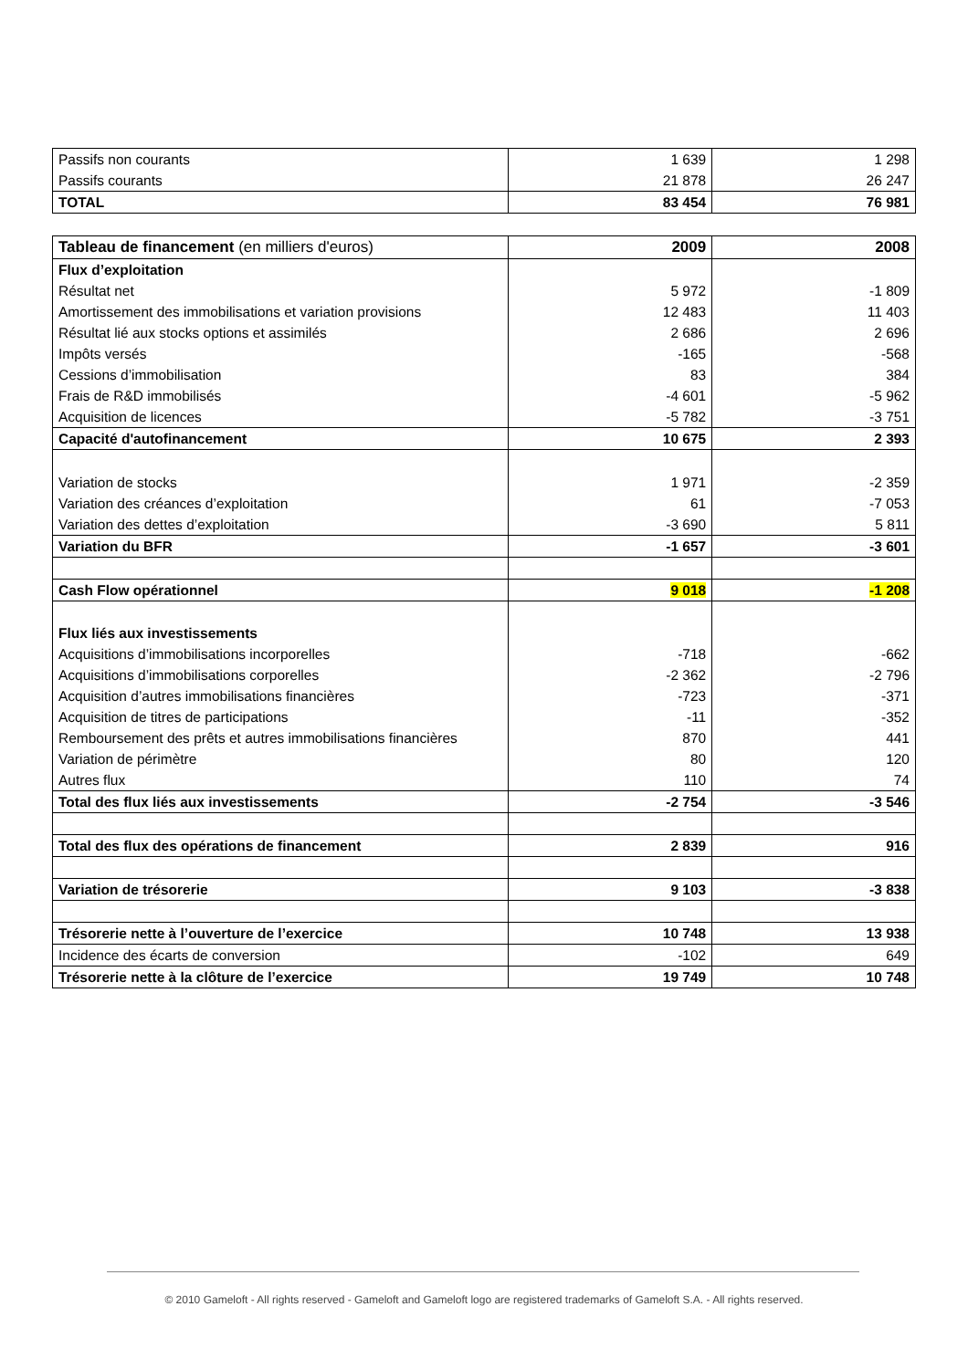| Passifs non courants | 1 639 | 1 298 |
| Passifs courants | 21 878 | 26 247 |
| TOTAL | 83 454 | 76 981 |
| Tableau de financement (en milliers d'euros) | 2009 | 2008 |
| --- | --- | --- |
| Flux d’exploitation | | |
| Résultat net | 5 972 | -1 809 |
| Amortissement des immobilisations et variation provisions | 12 483 | 11 403 |
| Résultat lié aux stocks options et assimilés | 2 686 | 2 696 |
| Impôts versés | -165 | -568 |
| Cessions d’immobilisation | 83 | 384 |
| Frais de R&D immobilisés | -4 601 | -5 962 |
| Acquisition de licences | -5 782 | -3 751 |
| Capacité d'autofinancement | 10 675 | 2 393 |
| Variation de stocks | 1 971 | -2 359 |
| Variation des créances d’exploitation | 61 | -7 053 |
| Variation des dettes d’exploitation | -3 690 | 5 811 |
| Variation du BFR | -1 657 | -3 601 |
| Cash Flow opérationnel | 9 018 | -1 208 |
| Flux liés aux investissements | | |
| Acquisitions d’immobilisations incorporelles | -718 | -662 |
| Acquisitions d’immobilisations corporelles | -2 362 | -2 796 |
| Acquisition d’autres immobilisations financières | -723 | -371 |
| Acquisition de titres de participations | -11 | -352 |
| Remboursement des prêts et autres immobilisations financières | 870 | 441 |
| Variation de périmètre | 80 | 120 |
| Autres flux | 110 | 74 |
| Total des flux liés aux investissements | -2 754 | -3 546 |
| Total des flux des opérations de financement | 2 839 | 916 |
| Variation de trésorerie | 9 103 | -3 838 |
| Trésorerie nette à l’ouverture de l’exercice | 10 748 | 13 938 |
| Incidence des écarts de conversion | -102 | 649 |
| Trésorerie nette à la clôture de l’exercice | 19 749 | 10 748 |
© 2010 Gameloft - All rights reserved - Gameloft and Gameloft logo are registered trademarks of Gameloft S.A. - All rights reserved.